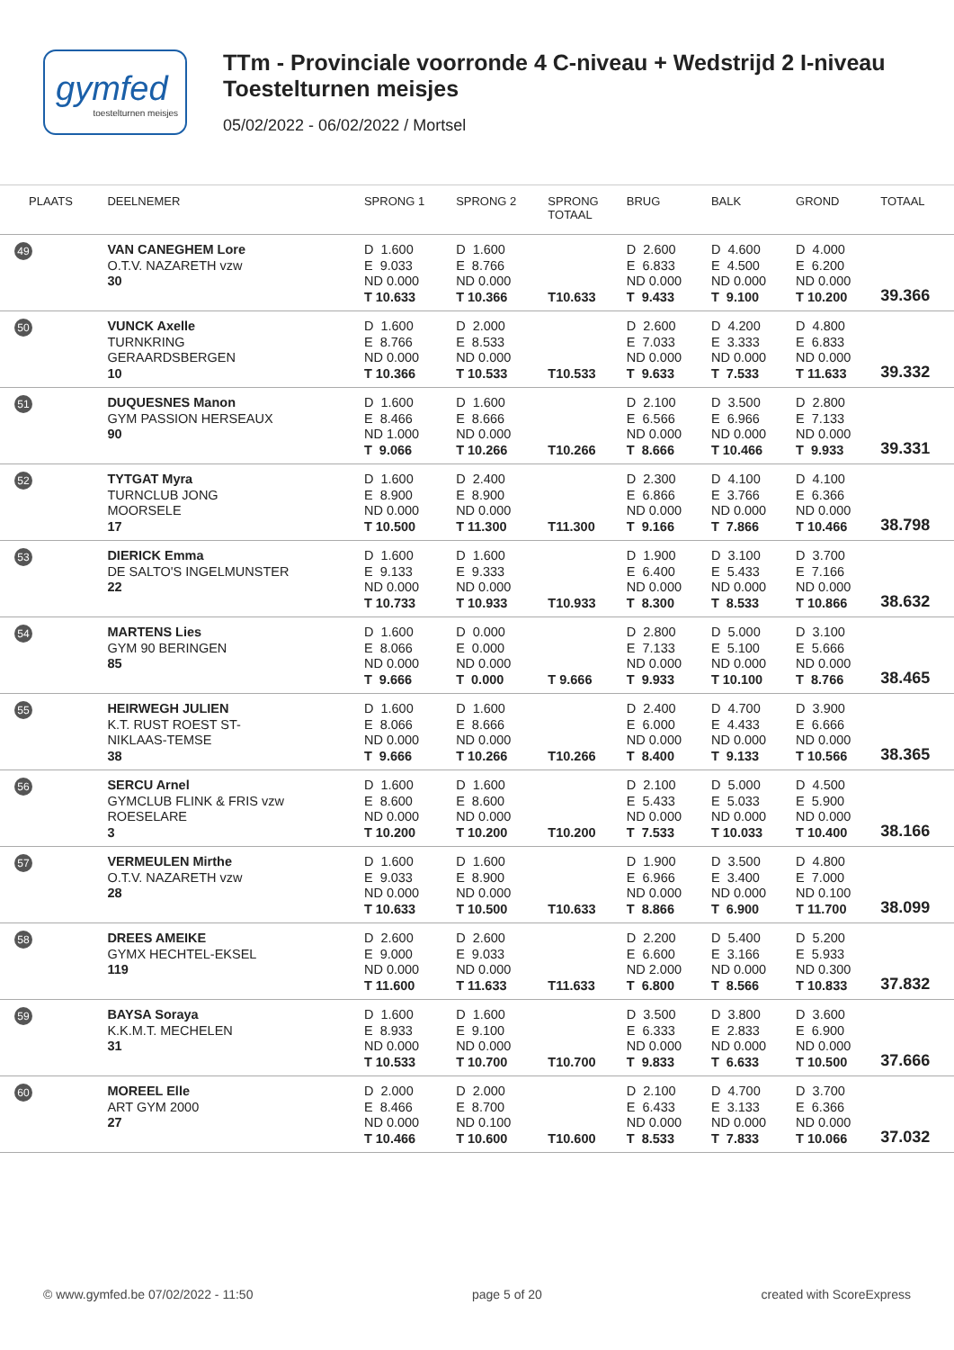gymfed
toestelturnen meisjes
TTm - Provinciale voorronde 4 C-niveau + Wedstrijd 2 I-niveau
Toestelturnen meisjes
05/02/2022 - 06/02/2022 / Mortsel
| PLAATS | DEELNEMER | SPRONG 1 | SPRONG 2 | SPRONG TOTAAL | BRUG | BALK | GROND | TOTAAL |
| --- | --- | --- | --- | --- | --- | --- | --- | --- |
| 49 | VAN CANEGHEM Lore O.T.V. NAZARETH vzw 30 | D 1.600 E 9.033 ND 0.000 T 10.633 | D 1.600 E 8.766 ND 0.000 T 10.366 | T10.633 | D 2.600 E 6.833 ND 0.000 T 9.433 | D 4.600 E 4.500 ND 0.000 T 9.100 | D 4.000 E 6.200 ND 0.000 T 10.200 | 39.366 |
| 50 | VUNCK Axelle TURNKRING GERAARDSBERGEN 10 | D 1.600 E 8.766 ND 0.000 T 10.366 | D 2.000 E 8.533 ND 0.000 T 10.533 | T10.533 | D 2.600 E 7.033 ND 0.000 T 9.633 | D 4.200 E 3.333 ND 0.000 T 7.533 | D 4.800 E 6.833 ND 0.000 T 11.633 | 39.332 |
| 51 | DUQUESNES Manon GYM PASSION HERSEAUX 90 | D 1.600 E 8.466 ND 1.000 T 9.066 | D 1.600 E 8.666 ND 0.000 T 10.266 | T10.266 | D 2.100 E 6.566 ND 0.000 T 8.666 | D 3.500 E 6.966 ND 0.000 T 10.466 | D 2.800 E 7.133 ND 0.000 T 9.933 | 39.331 |
| 52 | TYTGAT Myra TURNCLUB JONG MOORSELE 17 | D 1.600 E 8.900 ND 0.000 T 10.500 | D 2.400 E 8.900 ND 0.000 T 11.300 | T11.300 | D 2.300 E 6.866 ND 0.000 T 9.166 | D 4.100 E 3.766 ND 0.000 T 7.866 | D 4.100 E 6.366 ND 0.000 T 10.466 | 38.798 |
| 53 | DIERICK Emma DE SALTO'S INGELMUNSTER 22 | D 1.600 E 9.133 ND 0.000 T 10.733 | D 1.600 E 9.333 ND 0.000 T 10.933 | T10.933 | D 1.900 E 6.400 ND 0.000 T 8.300 | D 3.100 E 5.433 ND 0.000 T 8.533 | D 3.700 E 7.166 ND 0.000 T 10.866 | 38.632 |
| 54 | MARTENS Lies GYM 90 BERINGEN 85 | D 1.600 E 8.066 ND 0.000 T 9.666 | D 0.000 E 0.000 ND 0.000 T 0.000 | T 9.666 | D 2.800 E 7.133 ND 0.000 T 9.933 | D 5.000 E 5.100 ND 0.000 T 10.100 | D 3.100 E 5.666 ND 0.000 T 8.766 | 38.465 |
| 55 | HEIRWEGH JULIEN K.T. RUST ROEST ST- NIKLAAS-TEMSE 38 | D 1.600 E 8.066 ND 0.000 T 9.666 | D 1.600 E 8.666 ND 0.000 T 10.266 | T10.266 | D 2.400 E 6.000 ND 0.000 T 8.400 | D 4.700 E 4.433 ND 0.000 T 9.133 | D 3.900 E 6.666 ND 0.000 T 10.566 | 38.365 |
| 56 | SERCU Arnel GYMCLUB FLINK & FRIS vzw ROESELARE 3 | D 1.600 E 8.600 ND 0.000 T 10.200 | D 1.600 E 8.600 ND 0.000 T 10.200 | T10.200 | D 2.100 E 5.433 ND 0.000 T 7.533 | D 5.000 E 5.033 ND 0.000 T 10.033 | D 4.500 E 5.900 ND 0.000 T 10.400 | 38.166 |
| 57 | VERMEULEN Mirthe O.T.V. NAZARETH vzw 28 | D 1.600 E 9.033 ND 0.000 T 10.633 | D 1.600 E 8.900 ND 0.000 T 10.500 | T10.633 | D 1.900 E 6.966 ND 0.000 T 8.866 | D 3.500 E 3.400 ND 0.000 T 6.900 | D 4.800 E 7.000 ND 0.100 T 11.700 | 38.099 |
| 58 | DREES AMEIKE GYMX HECHTEL-EKSEL 119 | D 2.600 E 9.000 ND 0.000 T 11.600 | D 2.600 E 9.033 ND 0.000 T 11.633 | T11.633 | D 2.200 E 6.600 ND 2.000 T 6.800 | D 5.400 E 3.166 ND 0.000 T 8.566 | D 5.200 E 5.933 ND 0.300 T 10.833 | 37.832 |
| 59 | BAYSA Soraya K.K.M.T. MECHELEN 31 | D 1.600 E 8.933 ND 0.000 T 10.533 | D 1.600 E 9.100 ND 0.000 T 10.700 | T10.700 | D 3.500 E 6.333 ND 0.000 T 9.833 | D 3.800 E 2.833 ND 0.000 T 6.633 | D 3.600 E 6.900 ND 0.000 T 10.500 | 37.666 |
| 60 | MOREEL Elle ART GYM 2000 27 | D 2.000 E 8.466 ND 0.000 T 10.466 | D 2.000 E 8.700 ND 0.100 T 10.600 | T10.600 | D 2.100 E 6.433 ND 0.000 T 8.533 | D 4.700 E 3.133 ND 0.000 T 7.833 | D 3.700 E 6.366 ND 0.000 T 10.066 | 37.032 |
© www.gymfed.be 07/02/2022 - 11:50 page 5 of 20 created with ScoreExpress